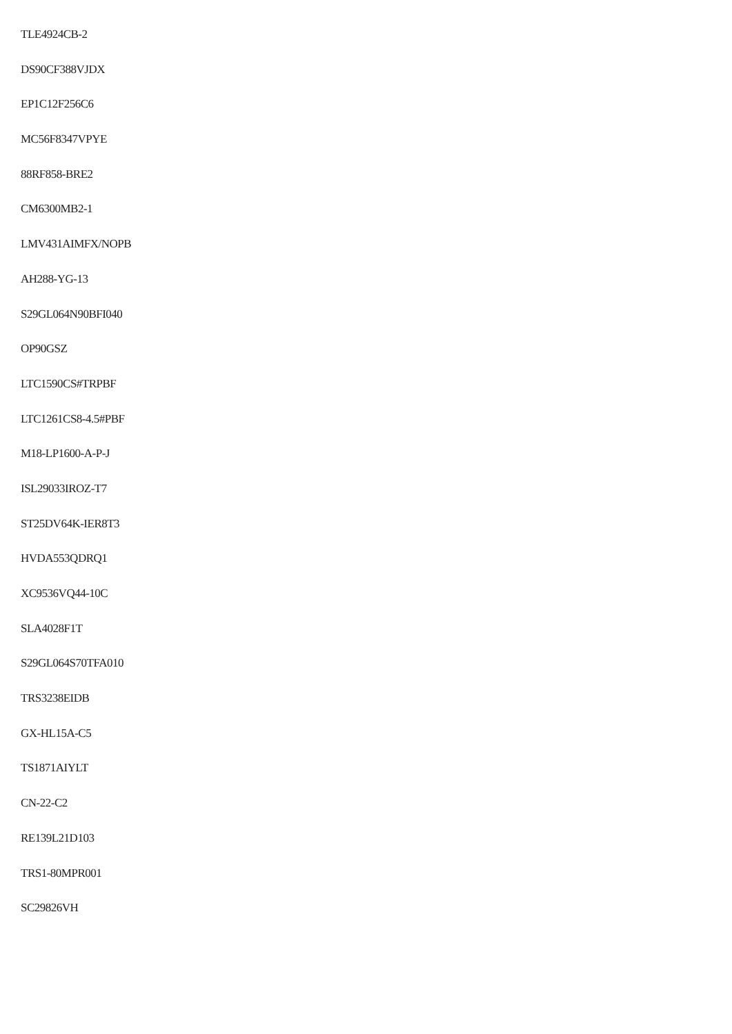TLE4924CB-2
DS90CF388VJDX
EP1C12F256C6
MC56F8347VPYE
88RF858-BRE2
CM6300MB2-1
LMV431AIMFX/NOPB
AH288-YG-13
S29GL064N90BFI040
OP90GSZ
LTC1590CS#TRPBF
LTC1261CS8-4.5#PBF
M18-LP1600-A-P-J
ISL29033IROZ-T7
ST25DV64K-IER8T3
HVDA553QDRQ1
XC9536VQ44-10C
SLA4028F1T
S29GL064S70TFA010
TRS3238EIDB
GX-HL15A-C5
TS1871AIYLT
CN-22-C2
RE139L21D103
TRS1-80MPR001
SC29826VH